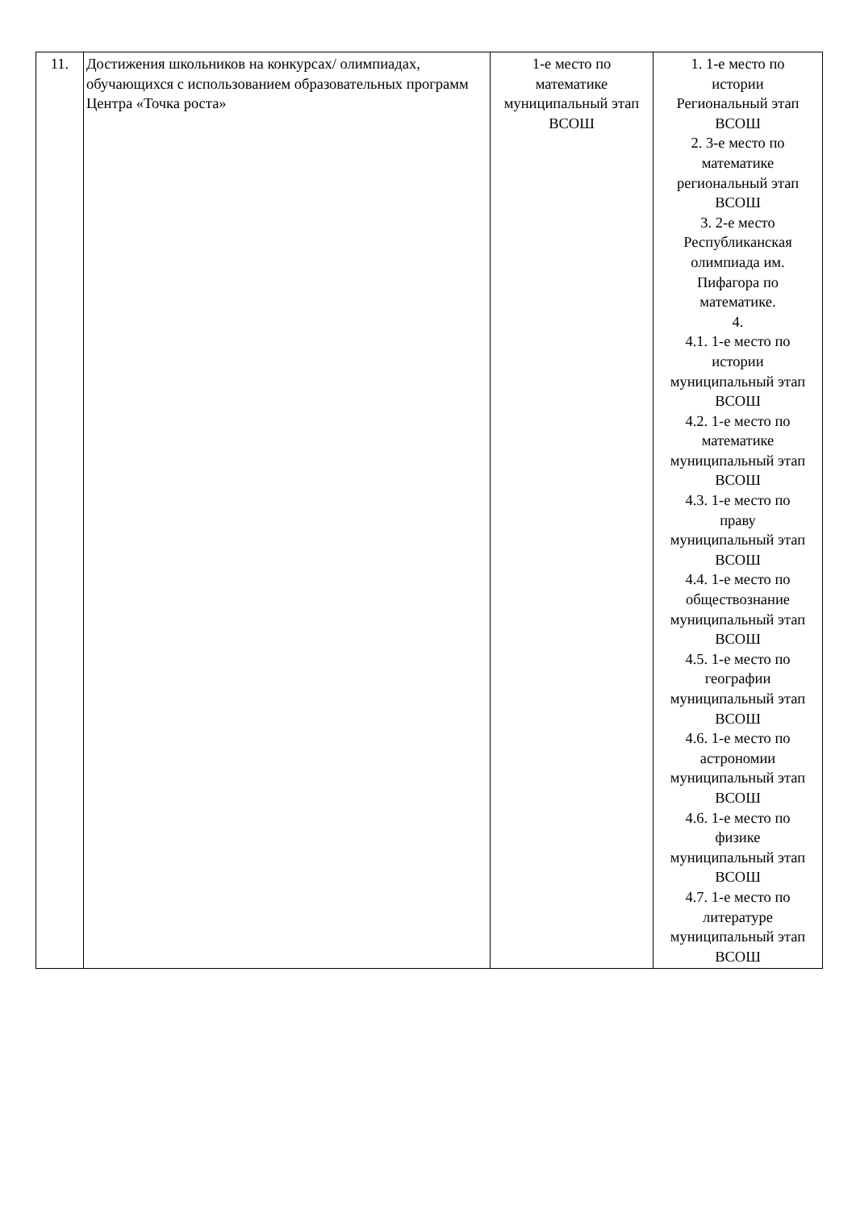| 11. | Достижения школьников на конкурсах/ олимпиадах, обучающихся с использованием образовательных программ Центра «Точка роста» | 1-е место по математике муниципальный этап ВСОШ | 1. 1-е место по истории Региональный этап ВСОШ 2. 3-е место по математике региональный этап ВСОШ 3. 2-е место Республиканская олимпиада им. Пифагора по математике. 4. 4.1. 1-е место по истории муниципальный этап ВСОШ 4.2. 1-е место по математике муниципальный этап ВСОШ 4.3. 1-е место по праву муниципальный этап ВСОШ 4.4. 1-е место по обществознание муниципальный этап ВСОШ 4.5. 1-е место по географии муниципальный этап ВСОШ 4.6. 1-е место по астрономии муниципальный этап ВСОШ 4.6. 1-е место по физике муниципальный этап ВСОШ 4.7. 1-е место по литературе муниципальный этап ВСОШ |